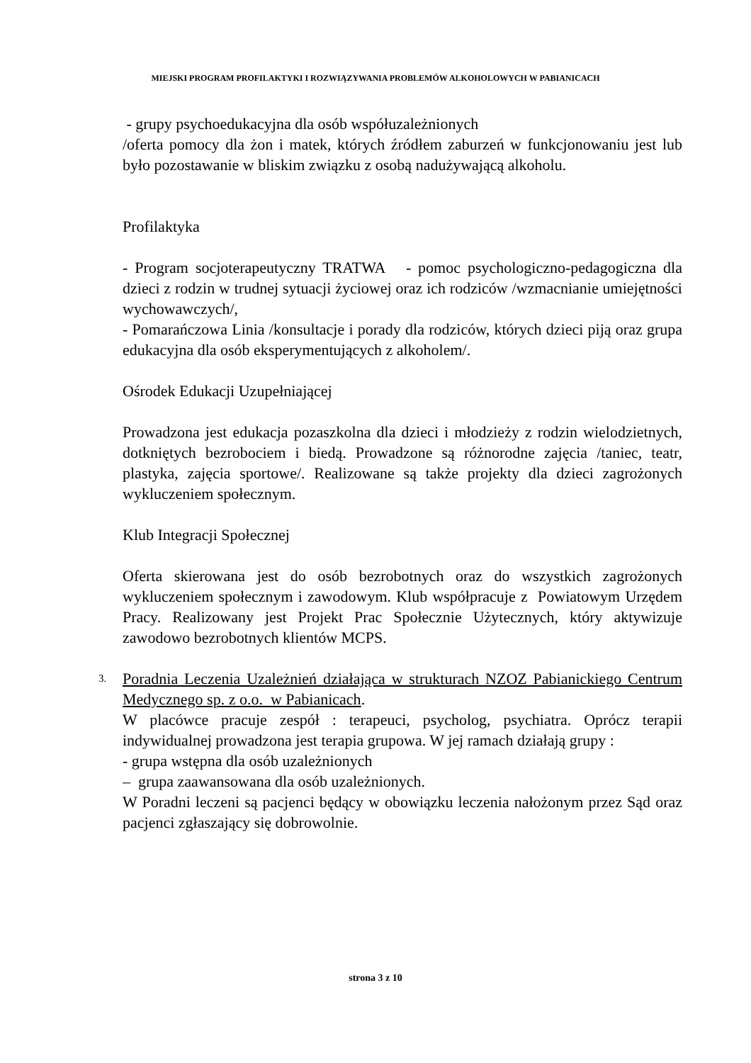MIEJSKI PROGRAM PROFILAKTYKI I ROZWIĄZYWANIA PROBLEMÓW ALKOHOLOWYCH W PABIANICACH
- grupy psychoedukacyjna dla osób współuzależnionych
/oferta pomocy dla żon i matek, których źródłem zaburzeń w funkcjonowaniu jest lub było pozostawanie w bliskim związku z osobą nadużywającą alkoholu.
Profilaktyka
- Program socjoterapeutyczny TRATWA - pomoc psychologiczno-pedagogiczna dla dzieci z rodzin w trudnej sytuacji życiowej oraz ich rodziców /wzmacnianie umiejętności wychowawczych/,
- Pomarańczowa Linia /konsultacje i porady dla rodziców, których dzieci piją oraz grupa edukacyjna dla osób eksperymentujących z alkoholem/.
Ośrodek Edukacji Uzupełniającej
Prowadzona jest edukacja pozaszkolna dla dzieci i młodzieży z rodzin wielodzietnych, dotkniętych bezrobociem i biedą. Prowadzone są różnorodne zajęcia /taniec, teatr, plastyka, zajęcia sportowe/. Realizowane są także projekty dla dzieci zagrożonych wykluczeniem społecznym.
Klub Integracji Społecznej
Oferta skierowana jest do osób bezrobotnych oraz do wszystkich zagrożonych wykluczeniem społecznym i zawodowym. Klub współpracuje z Powiatowym Urzędem Pracy. Realizowany jest Projekt Prac Społecznie Użytecznych, który aktywizuje zawodowo bezrobotnych klientów MCPS.
3.
Poradnia Leczenia Uzależnień działająca w strukturach NZOZ Pabianickiego Centrum Medycznego sp. z o.o. w Pabianicach.
W placówce pracuje zespół : terapeuci, psycholog, psychiatra. Oprócz terapii indywidualnej prowadzona jest terapia grupowa. W jej ramach działają grupy :
- grupa wstępna dla osób uzależnionych
– grupa zaawansowana dla osób uzależnionych.
W Poradni leczeni są pacjenci będący w obowiązku leczenia nałożonym przez Sąd oraz pacjenci zgłaszający się dobrowolnie.
strona 3 z 10